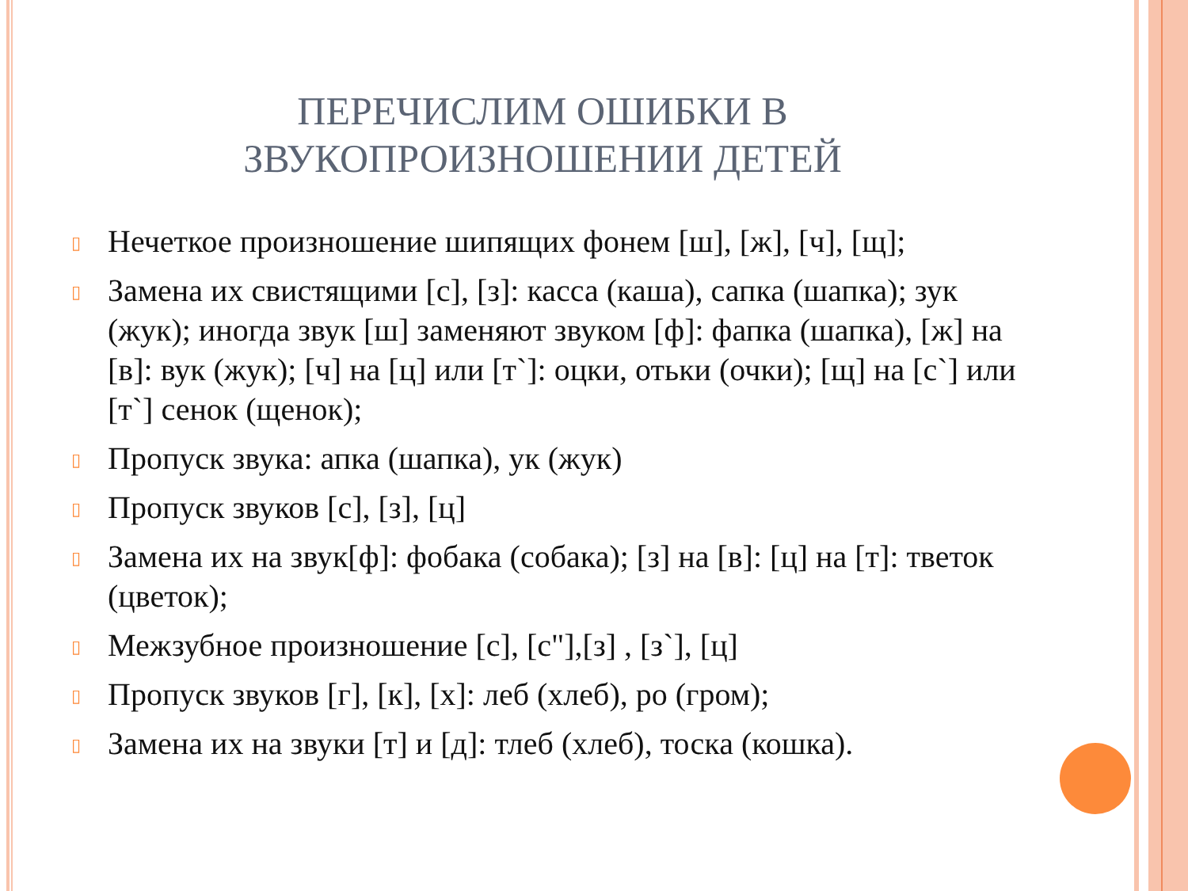ПЕРЕЧИСЛИМ ОШИБКИ В
ЗВУКОПРОИЗНОШЕНИИ ДЕТЕЙ
▯ Нечеткое произношение шипящих фонем [ш], [ж], [ч], [щ];
▯ Замена их свистящими [с], [з]: касса (каша), сапка (шапка); зук (жук); иногда звук [ш] заменяют звуком [ф]: фапка (шапка), [ж] на [в]: вук (жук); [ч] на [ц] или [т`]: оцки, отьки (очки); [щ] на [с`] или [т`] сенок (щенок);
▯ Пропуск звука: апка (шапка), ук (жук)
▯ Пропуск звуков [с], [з], [ц]
▯ Замена их на звук[ф]: фобака (собака); [з] на [в]: [ц] на [т]: тветок (цветок);
▯ Межзубное произношение [с], [с"],[з] , [з`], [ц]
▯ Пропуск звуков [г], [к], [х]: леб (хлеб), ро (гром);
▯ Замена их на звуки [т] и [д]: тлеб (хлеб), тоска (кошка).